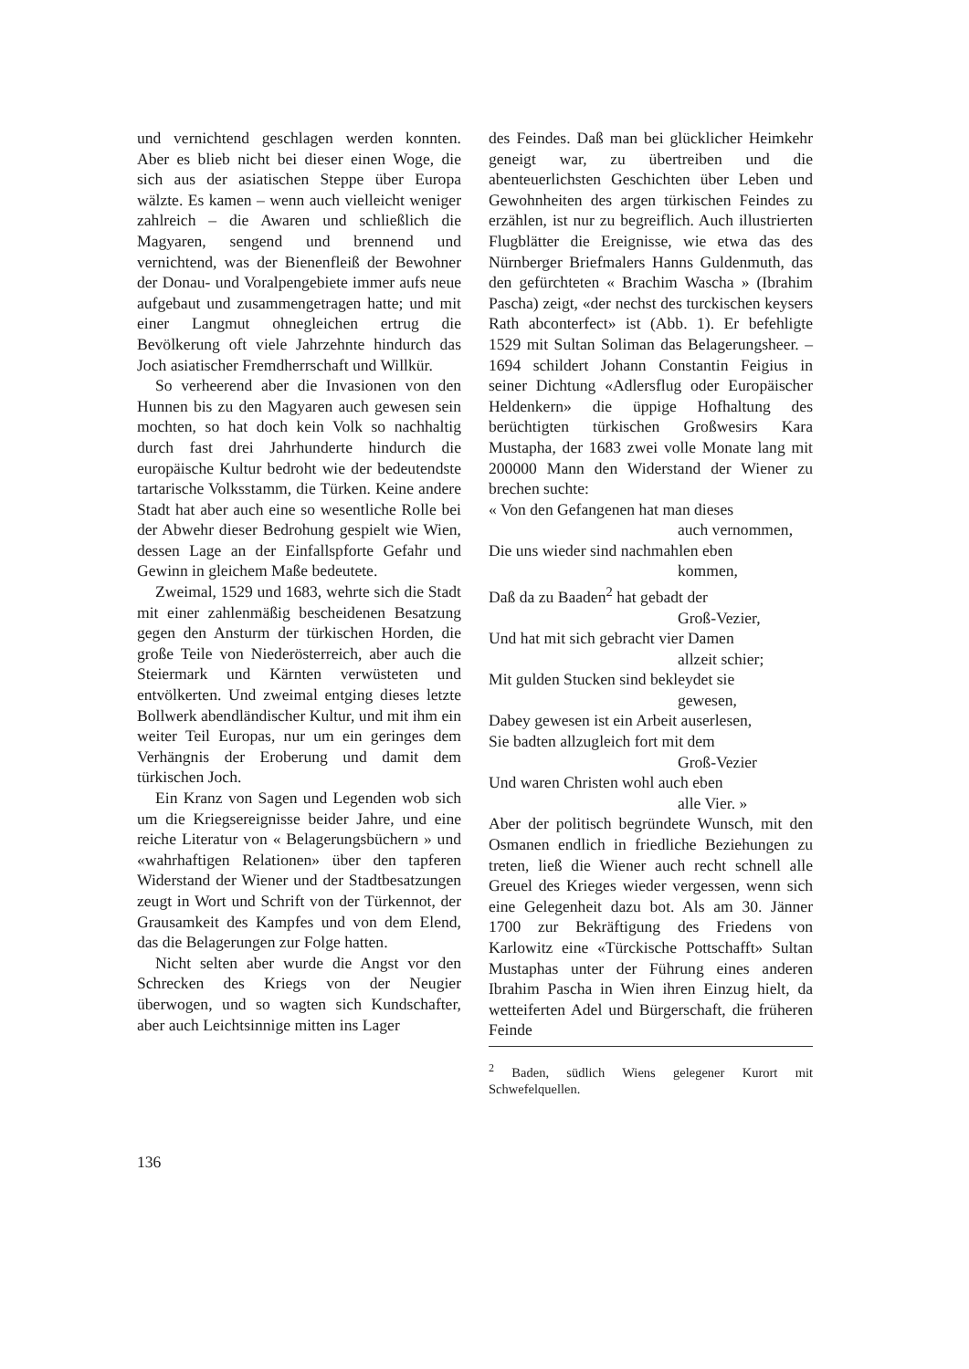und vernichtend geschlagen werden konnten. Aber es blieb nicht bei dieser einen Woge, die sich aus der asiatischen Steppe über Europa wälzte. Es kamen – wenn auch vielleicht weniger zahlreich – die Awaren und schließlich die Magyaren, sengend und brennend und vernichtend, was der Bienenfleiß der Bewohner der Donau- und Voralpengebiete immer aufs neue aufgebaut und zusammengetragen hatte; und mit einer Langmut ohnegleichen ertrug die Bevölkerung oft viele Jahrzehnte hindurch das Joch asiatischer Fremdherrschaft und Willkür.
So verheerend aber die Invasionen von den Hunnen bis zu den Magyaren auch gewesen sein mochten, so hat doch kein Volk so nachhaltig durch fast drei Jahrhunderte hindurch die europäische Kultur bedroht wie der bedeutendste tartarische Volksstamm, die Türken. Keine andere Stadt hat aber auch eine so wesentliche Rolle bei der Abwehr dieser Bedrohung gespielt wie Wien, dessen Lage an der Einfallspforte Gefahr und Gewinn in gleichem Maße bedeutete.
Zweimal, 1529 und 1683, wehrte sich die Stadt mit einer zahlenmäßig bescheidenen Besatzung gegen den Ansturm der türkischen Horden, die große Teile von Niederösterreich, aber auch die Steiermark und Kärnten verwüsteten und entvölkerten. Und zweimal entging dieses letzte Bollwerk abendländischer Kultur, und mit ihm ein weiter Teil Europas, nur um ein geringes dem Verhängnis der Eroberung und damit dem türkischen Joch.
Ein Kranz von Sagen und Legenden wob sich um die Kriegsereignisse beider Jahre, und eine reiche Literatur von « Belagerungsbüchern » und «wahrhaftigen Relationen» über den tapferen Widerstand der Wiener und der Stadtbesatzungen zeugt in Wort und Schrift von der Türkennot, der Grausamkeit des Kampfes und von dem Elend, das die Belagerungen zur Folge hatten.
Nicht selten aber wurde die Angst vor den Schrecken des Kriegs von der Neugier überwogen, und so wagten sich Kundschafter, aber auch Leichtsinnige mitten ins Lager
des Feindes. Daß man bei glücklicher Heimkehr geneigt war, zu übertreiben und die abenteuerlichsten Geschichten über Leben und Gewohnheiten des argen türkischen Feindes zu erzählen, ist nur zu begreiflich. Auch illustrierten Flugblätter die Ereignisse, wie etwa das des Nürnberger Briefmalers Hanns Guldenmuth, das den gefürchteten « Brachim Wascha » (Ibrahim Pascha) zeigt, «der nechst des turckischen keysers Rath abconterfect» ist (Abb. 1). Er befehligte 1529 mit Sultan Soliman das Belagerungsheer. – 1694 schildert Johann Constantin Feigius in seiner Dichtung «Adlersflug oder Europäischer Heldenkern» die üppige Hofhaltung des berüchtigten türkischen Großwesirs Kara Mustapha, der 1683 zwei volle Monate lang mit 200000 Mann den Widerstand der Wiener zu brechen suchte:
« Von den Gefangenen hat man dieses
auch vernommen,
Die uns wieder sind nachmahlen eben
kommen,
Daß da zu Baaden<sup>2</sup> hat gebadt der
Groß-Vezier,
Und hat mit sich gebracht vier Damen
allzeit schier;
Mit gulden Stucken sind bekleydet sie
gewesen,
Dabey gewesen ist ein Arbeit auserlesen,
Sie badten allzugleich fort mit dem
Groß-Vezier
Und waren Christen wohl auch eben
alle Vier. »
Aber der politisch begründete Wunsch, mit den Osmanen endlich in friedliche Beziehungen zu treten, ließ die Wiener auch recht schnell alle Greuel des Krieges wieder vergessen, wenn sich eine Gelegenheit dazu bot. Als am 30. Jänner 1700 zur Bekräftigung des Friedens von Karlowitz eine «Türckische Pottschafft» Sultan Mustaphas unter der Führung eines anderen Ibrahim Pascha in Wien ihren Einzug hielt, da wetteiferten Adel und Bürgerschaft, die früheren Feinde
<sup>2</sup> Baden, südlich Wiens gelegener Kurort mit Schwefelquellen.
136